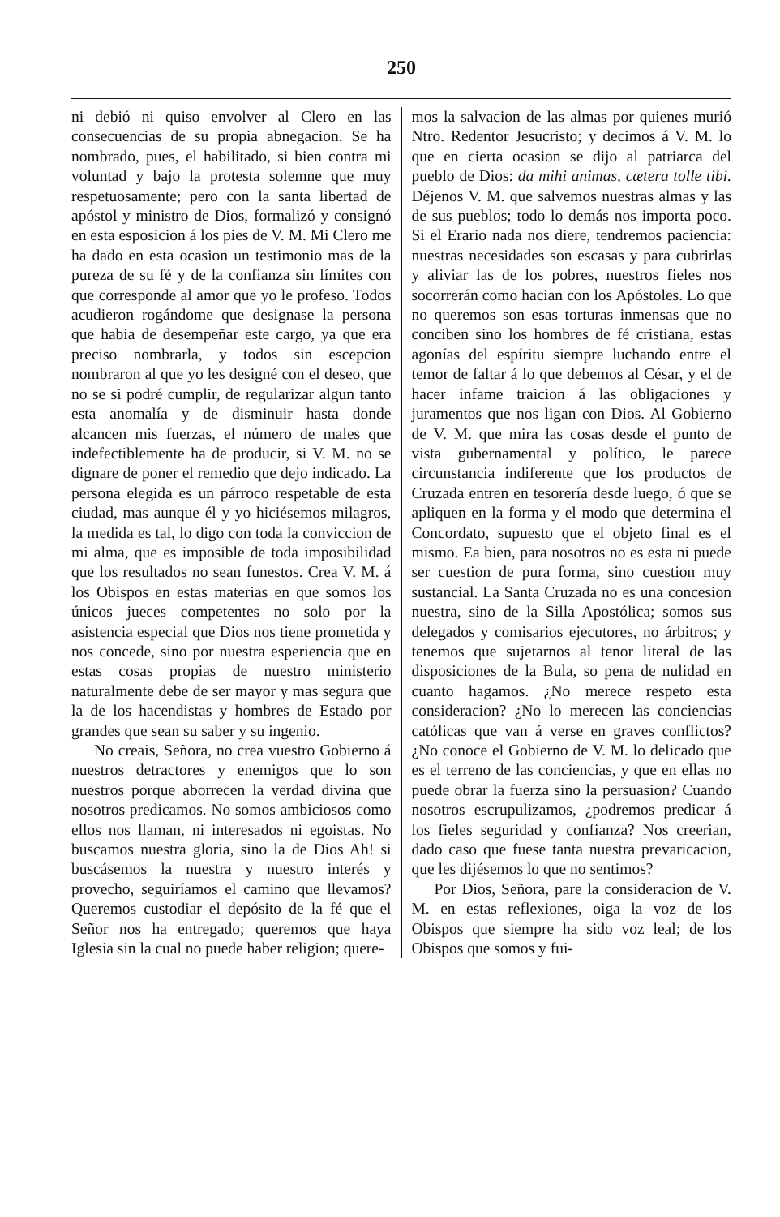250
ni debió ni quiso envolver al Clero en las consecuencias de su propia abnegacion. Se ha nombrado, pues, el habilitado, si bien contra mi voluntad y bajo la protesta solemne que muy respetuosamente; pero con la santa libertad de apóstol y ministro de Dios, formalizó y consignó en esta esposicion á los pies de V. M. Mi Clero me ha dado en esta ocasion un testimonio mas de la pureza de su fé y de la confianza sin límites con que corresponde al amor que yo le profeso. Todos acudieron rogándome que designase la persona que habia de desempeñar este cargo, ya que era preciso nombrarla, y todos sin escepcion nombraron al que yo les designé con el deseo, que no se si podré cumplir, de regularizar algun tanto esta anomalía y de disminuir hasta donde alcancen mis fuerzas, el número de males que indefectiblemente ha de producir, si V. M. no se dignare de poner el remedio que dejo indicado. La persona elegida es un párroco respetable de esta ciudad, mas aunque él y yo hiciésemos milagros, la medida es tal, lo digo con toda la conviccion de mi alma, que es imposible de toda imposibilidad que los resultados no sean funestos. Crea V. M. á los Obispos en estas materias en que somos los únicos jueces competentes no solo por la asistencia especial que Dios nos tiene prometida y nos concede, sino por nuestra esperiencia que en estas cosas propias de nuestro ministerio naturalmente debe de ser mayor y mas segura que la de los hacendistas y hombres de Estado por grandes que sean su saber y su ingenio.
No creais, Señora, no crea vuestro Gobierno á nuestros detractores y enemigos que lo son nuestros porque aborrecen la verdad divina que nosotros predicamos. No somos ambiciosos como ellos nos llaman, ni interesados ni egoistas. No buscamos nuestra gloria, sino la de Dios Ah! si buscásemos la nuestra y nuestro interés y provecho, seguiríamos el camino que llevamos? Queremos custodiar el depósito de la fé que el Señor nos ha entregado; queremos que haya Iglesia sin la cual no puede haber religion; quere-
mos la salvacion de las almas por quienes murió Ntro. Redentor Jesucristo; y decimos á V. M. lo que en cierta ocasion se dijo al patriarca del pueblo de Dios: da mihi animas, cætera tolle tibi. Déjenos V. M. que salvemos nuestras almas y las de sus pueblos; todo lo demás nos importa poco. Si el Erario nada nos diere, tendremos paciencia: nuestras necesidades son escasas y para cubrirlas y aliviar las de los pobres, nuestros fieles nos socorrerán como hacian con los Apóstoles. Lo que no queremos son esas torturas inmensas que no conciben sino los hombres de fé cristiana, estas agonías del espíritu siempre luchando entre el temor de faltar á lo que debemos al César, y el de hacer infame traicion á las obligaciones y juramentos que nos ligan con Dios. Al Gobierno de V. M. que mira las cosas desde el punto de vista gubernamental y político, le parece circunstancia indiferente que los productos de Cruzada entren en tesorería desde luego, ó que se apliquen en la forma y el modo que determina el Concordato, supuesto que el objeto final es el mismo. Ea bien, para nosotros no es esta ni puede ser cuestion de pura forma, sino cuestion muy sustancial. La Santa Cruzada no es una concesion nuestra, sino de la Silla Apostólica; somos sus delegados y comisarios ejecutores, no árbitros; y tenemos que sujetarnos al tenor literal de las disposiciones de la Bula, so pena de nulidad en cuanto hagamos. ¿No merece respeto esta consideracion? ¿No lo merecen las conciencias católicas que van á verse en graves conflictos? ¿No conoce el Gobierno de V. M. lo delicado que es el terreno de las conciencias, y que en ellas no puede obrar la fuerza sino la persuasion? Cuando nosotros escrupulizamos, ¿podremos predicar á los fieles seguridad y confianza? Nos creerian, dado caso que fuese tanta nuestra prevaricacion, que les dijésemos lo que no sentimos?
Por Dios, Señora, pare la consideracion de V. M. en estas reflexiones, oiga la voz de los Obispos que siempre ha sido voz leal; de los Obispos que somos y fui-